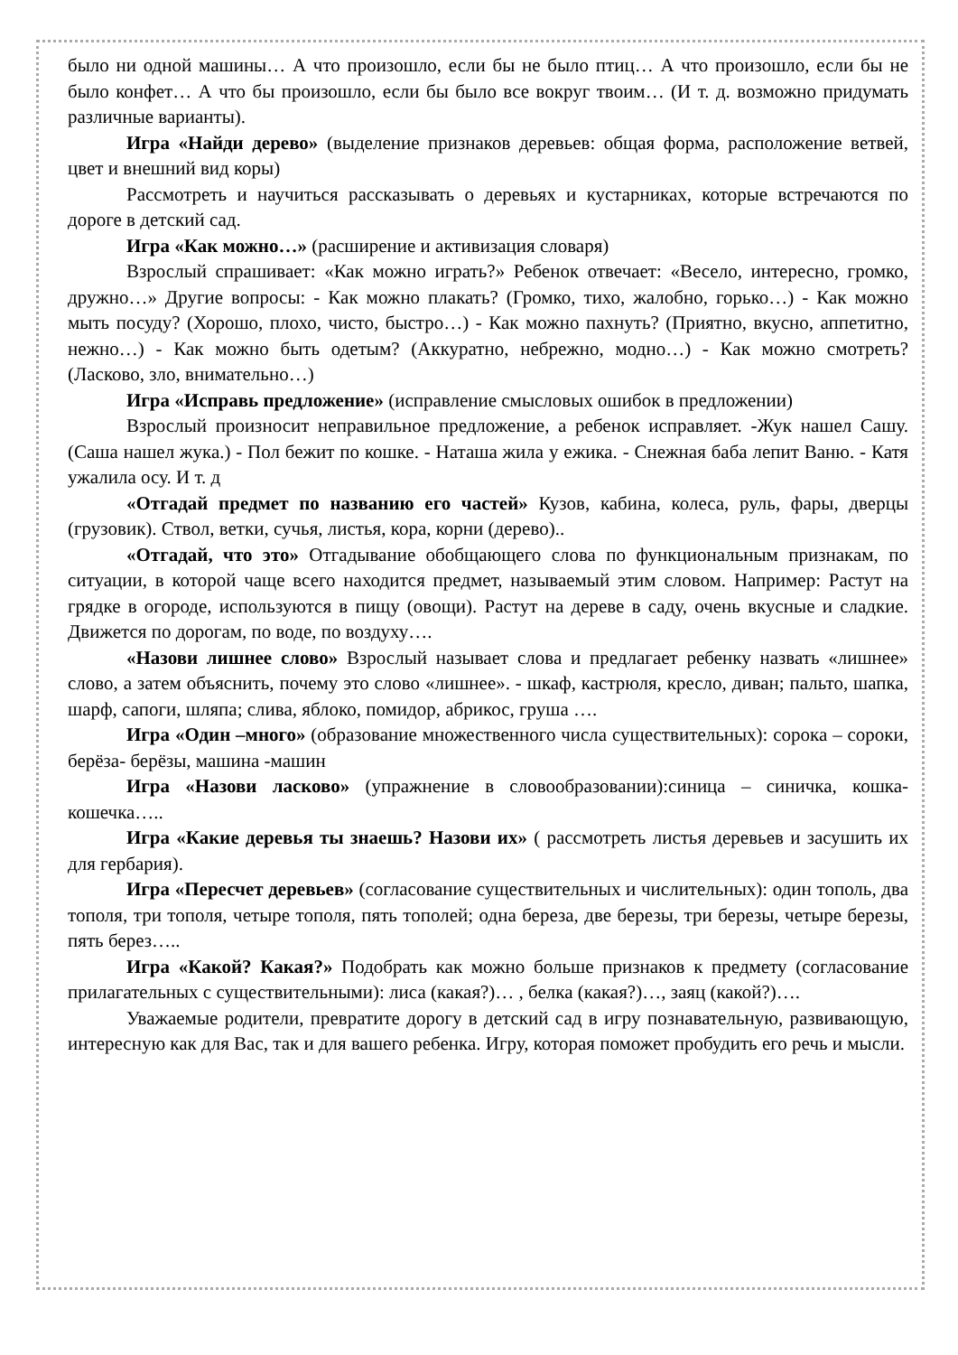было ни одной машины… А что произошло, если бы не было птиц… А что произошло, если бы не было конфет… А что бы произошло, если бы было все вокруг твоим… (И т. д. возможно придумать различные варианты).
Игра «Найди дерево» (выделение признаков деревьев: общая форма, расположение ветвей, цвет и внешний вид коры)
Рассмотреть и научиться рассказывать о деревьях и кустарниках, которые встречаются по дороге в детский сад.
Игра «Как можно…» (расширение и активизация словаря)
Взрослый спрашивает: «Как можно играть?» Ребенок отвечает: «Весело, интересно, громко, дружно…» Другие вопросы: - Как можно плакать? (Громко, тихо, жалобно, горько…) - Как можно мыть посуду? (Хорошо, плохо, чисто, быстро…) - Как можно пахнуть? (Приятно, вкусно, аппетитно, нежно…) - Как можно быть одетым? (Аккуратно, небрежно, модно…) - Как можно смотреть? (Ласково, зло, внимательно…)
Игра «Исправь предложение» (исправление смысловых ошибок в предложении)
Взрослый произносит неправильное предложение, а ребенок исправляет. -Жук нашел Сашу. (Саша нашел жука.) - Пол бежит по кошке. - Наташа жила у ежика. - Снежная баба лепит Ваню. - Катя ужалила осу. И т. д
«Отгадай предмет по названию его частей» Кузов, кабина, колеса, руль, фары, дверцы (грузовик). Ствол, ветки, сучья, листья, кора, корни (дерево)..
«Отгадай, что это» Отгадывание обобщающего слова по функциональным признакам, по ситуации, в которой чаще всего находится предмет, называемый этим словом. Например: Растут на грядке в огороде, используются в пищу (овощи). Растут на дереве в саду, очень вкусные и сладкие. Движется по дорогам, по воде, по воздуху….
«Назови лишнее слово» Взрослый называет слова и предлагает ребенку назвать «лишнее» слово, а затем объяснить, почему это слово «лишнее». - шкаф, кастрюля, кресло, диван; пальто, шапка, шарф, сапоги, шляпа; слива, яблоко, помидор, абрикос, груша ….
Игра «Один –много» (образование множественного числа существительных): сорока – сороки, берёза- берёзы, машина -машин
Игра «Назови ласково» (упражнение в словообразовании):синица – синичка, кошка-кошечка…..
Игра «Какие деревья ты знаешь? Назови их» ( рассмотреть листья деревьев и засушить их для гербария).
Игра «Пересчет деревьев» (согласование существительных и числительных): один тополь, два тополя, три тополя, четыре тополя, пять тополей; одна береза, две березы, три березы, четыре березы, пять берез…..
Игра «Какой? Какая?» Подобрать как можно больше признаков к предмету (согласование прилагательных с существительными): лиса (какая?)… , белка (какая?)…, заяц (какой?)….
Уважаемые родители, превратите дорогу в детский сад в игру познавательную, развивающую, интересную как для Вас, так и для вашего ребенка. Игру, которая поможет пробудить его речь и мысли.